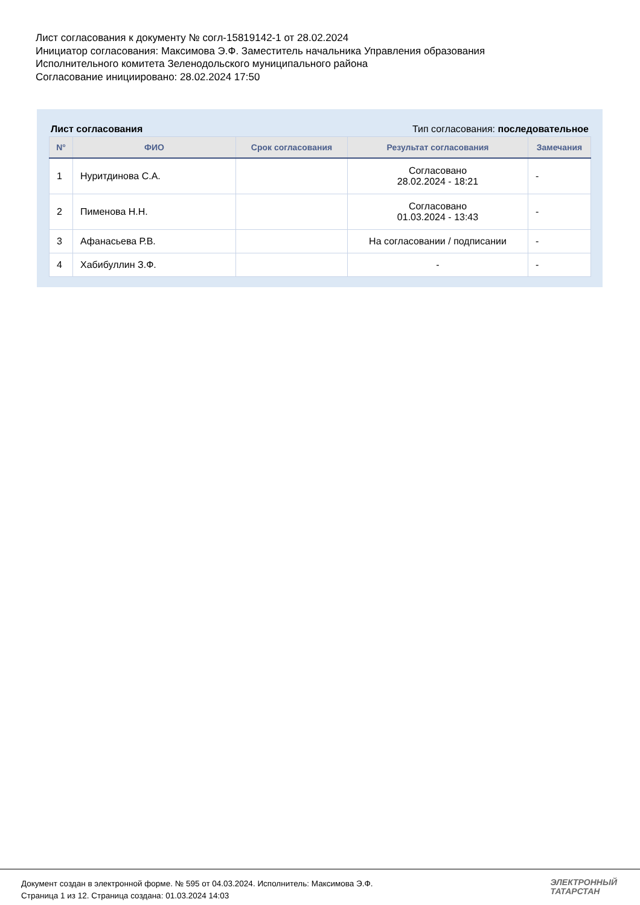Лист согласования к документу № согл-15819142-1 от 28.02.2024
Инициатор согласования: Максимова Э.Ф. Заместитель начальника Управления образования
Исполнительного комитета Зеленодольского муниципального района
Согласование инициировано: 28.02.2024 17:50
Лист согласования Тип согласования: последовательное
| N° | ФИО | Срок согласования | Результат согласования | Замечания |
| --- | --- | --- | --- | --- |
| 1 | Нуритдинова С.А. | | Согласовано 28.02.2024 - 18:21 | - |
| 2 | Пименова Н.Н. | | Согласовано 01.03.2024 - 13:43 | - |
| 3 | Афанасьева Р.В. | | На согласовании / подписании | - |
| 4 | Хабибуллин З.Ф. | | - | - |
Документ создан в электронной форме. № 595 от 04.03.2024. Исполнитель: Максимова Э.Ф.
Страница 1 из 12. Страница создана: 01.03.2024 14:03
ЭЛЕКТРОННЫЙ
ТАТАРСТАН